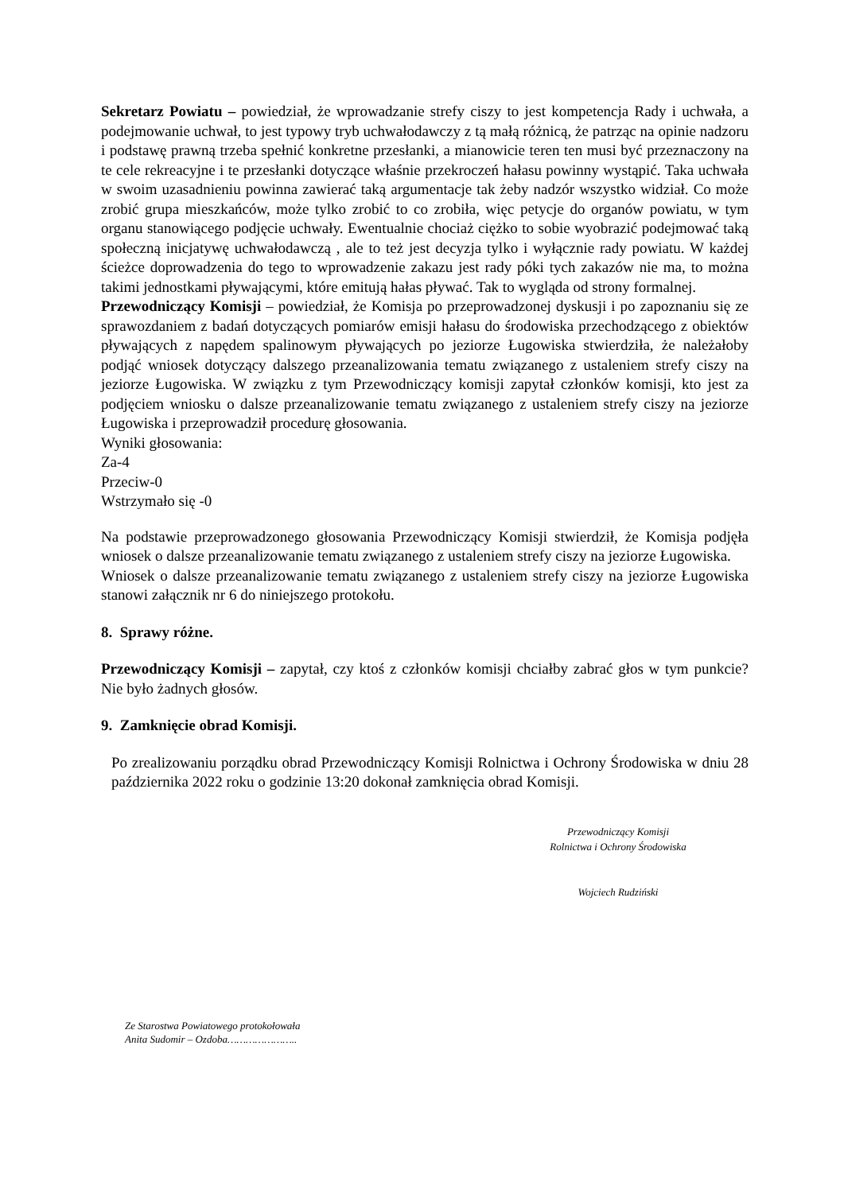Sekretarz Powiatu – powiedział, że wprowadzanie strefy ciszy to jest kompetencja Rady i uchwała, a podejmowanie uchwał, to jest typowy tryb uchwałodawczy z tą małą różnicą, że patrząc na opinie nadzoru i podstawę prawną trzeba spełnić konkretne przesłanki, a mianowicie teren ten musi być przeznaczony na te cele rekreacyjne i te przesłanki dotyczące właśnie przekroczeń hałasu powinny wystąpić. Taka uchwała w swoim uzasadnieniu powinna zawierać taką argumentacje tak żeby nadzór wszystko widział. Co może zrobić grupa mieszkańców, może tylko zrobić to co zrobiła, więc petycje do organów powiatu, w tym organu stanowiącego podjęcie uchwały. Ewentualnie chociaż ciężko to sobie wyobrazić podejmować taką społeczną inicjatywę uchwałodawczą , ale to też jest decyzja tylko i wyłącznie rady powiatu. W każdej ścieżce doprowadzenia do tego to wprowadzenie zakazu jest rady póki tych zakazów nie ma, to można takimi jednostkami pływającymi, które emitują hałas pływać. Tak to wygląda od strony formalnej.
Przewodniczący Komisji – powiedział, że Komisja po przeprowadzonej dyskusji i po zapoznaniu się ze sprawozdaniem z badań dotyczących pomiarów emisji hałasu do środowiska przechodzącego z obiektów pływających z napędem spalinowym pływających po jeziorze Ługowiska stwierdziła, że należałoby podjąć wniosek dotyczący dalszego przeanalizowania tematu związanego z ustaleniem strefy ciszy na jeziorze Ługowiska. W związku z tym Przewodniczący komisji zapytał członków komisji, kto jest za podjęciem wniosku o dalsze przeanalizowanie tematu związanego z ustaleniem strefy ciszy na jeziorze Ługowiska i przeprowadził procedurę głosowania.
Wyniki głosowania:
Za-4
Przeciw-0
Wstrzymało się -0
Na podstawie przeprowadzonego głosowania Przewodniczący Komisji stwierdził, że Komisja podjęła wniosek o dalsze przeanalizowanie tematu związanego z ustaleniem strefy ciszy na jeziorze Ługowiska.
Wniosek o dalsze przeanalizowanie tematu związanego z ustaleniem strefy ciszy na jeziorze Ługowiska stanowi załącznik nr 6 do niniejszego protokołu.
8. Sprawy różne.
Przewodniczący Komisji – zapytał, czy ktoś z członków komisji chciałby zabrać głos w tym punkcie? Nie było żadnych głosów.
9. Zamknięcie obrad Komisji.
Po zrealizowaniu porządku obrad Przewodniczący Komisji Rolnictwa i Ochrony Środowiska w dniu 28 października 2022 roku o godzinie 13:20 dokonał zamknięcia obrad Komisji.
Przewodniczący Komisji
Rolnictwa i Ochrony Środowiska
Wojciech Rudziński
Ze Starostwa Powiatowego protokołowała
Anita Sudomir – Ozdoba…………………..